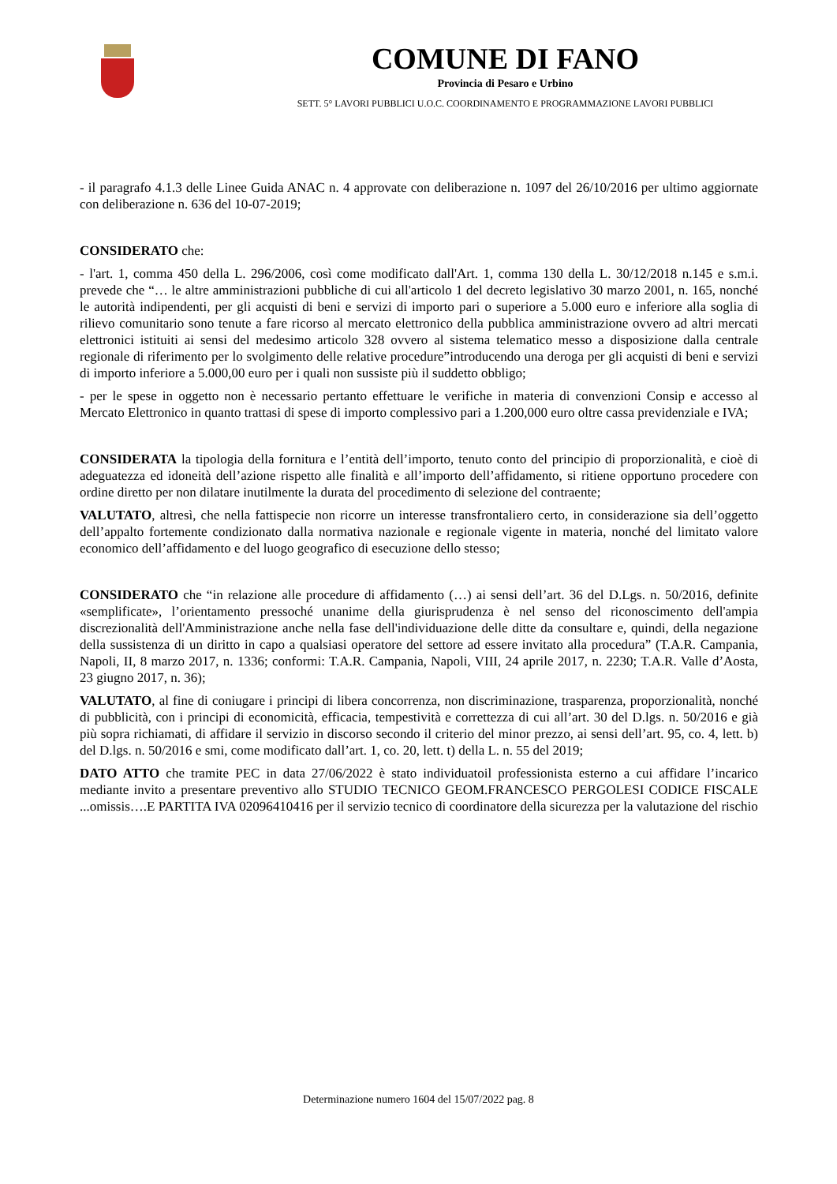COMUNE DI FANO
Provincia di Pesaro e Urbino
SETT. 5° LAVORI PUBBLICI U.O.C. COORDINAMENTO E PROGRAMMAZIONE LAVORI PUBBLICI
- il paragrafo 4.1.3 delle Linee Guida ANAC n. 4 approvate con deliberazione n. 1097 del 26/10/2016 per ultimo aggiornate con deliberazione n. 636 del 10-07-2019;
CONSIDERATO che:
- l'art. 1, comma 450 della L. 296/2006, così come modificato dall'Art. 1, comma 130 della L. 30/12/2018 n.145 e s.m.i. prevede che “… le altre amministrazioni pubbliche di cui all'articolo 1 del decreto legislativo 30 marzo 2001, n. 165, nonché le autorità indipendenti, per gli acquisti di beni e servizi di importo pari o superiore a 5.000 euro e inferiore alla soglia di rilievo comunitario sono tenute a fare ricorso al mercato elettronico della pubblica amministrazione ovvero ad altri mercati elettronici istituiti ai sensi del medesimo articolo 328 ovvero al sistema telematico messo a disposizione dalla centrale regionale di riferimento per lo svolgimento delle relative procedure”introducendo una deroga per gli acquisti di beni e servizi di importo inferiore a 5.000,00 euro per i quali non sussiste più il suddetto obbligo;
- per le spese in oggetto non è necessario pertanto effettuare le verifiche in materia di convenzioni Consip e accesso al Mercato Elettronico in quanto trattasi di spese di importo complessivo pari a 1.200,000 euro oltre cassa previdenziale e IVA;
CONSIDERATA la tipologia della fornitura e l’entità dell’importo, tenuto conto del principio di proporzionalità, e cioè di adeguatezza ed idoneità dell’azione rispetto alle finalità e all’importo dell’affidamento, si ritiene opportuno procedere con ordine diretto per non dilatare inutilmente la durata del procedimento di selezione del contraente;
VALUTATO, altresì, che nella fattispecie non ricorre un interesse transfrontaliero certo, in considerazione sia dell’oggetto dell’appalto fortemente condizionato dalla normativa nazionale e regionale vigente in materia, nonché del limitato valore economico dell’affidamento e del luogo geografico di esecuzione dello stesso;
CONSIDERATO che “in relazione alle procedure di affidamento (…) ai sensi dell’art. 36 del D.Lgs. n. 50/2016, definite «semplificate», l’orientamento pressoché unanime della giurisprudenza è nel senso del riconoscimento dell'ampia discrezionalità dell'Amministrazione anche nella fase dell'individuazione delle ditte da consultare e, quindi, della negazione della sussistenza di un diritto in capo a qualsiasi operatore del settore ad essere invitato alla procedura” (T.A.R. Campania, Napoli, II, 8 marzo 2017, n. 1336; conformi: T.A.R. Campania, Napoli, VIII, 24 aprile 2017, n. 2230; T.A.R. Valle d’Aosta, 23 giugno 2017, n. 36);
VALUTATO, al fine di coniugare i principi di libera concorrenza, non discriminazione, trasparenza, proporzionalità, nonché di pubblicità, con i principi di economicità, efficacia, tempestività e correttezza di cui all’art. 30 del D.lgs. n. 50/2016 e già più sopra richiamati, di affidare il servizio in discorso secondo il criterio del minor prezzo, ai sensi dell’art. 95, co. 4, lett. b) del D.lgs. n. 50/2016 e smi, come modificato dall’art. 1, co. 20, lett. t) della L. n. 55 del 2019;
DATO ATTO che tramite PEC in data 27/06/2022 è stato individuatoil professionista esterno a cui affidare l’incarico mediante invito a presentare preventivo allo STUDIO TECNICO GEOM.FRANCESCO PERGOLESI CODICE FISCALE ...omissis….E PARTITA IVA 02096410416 per il servizio tecnico di coordinatore della sicurezza per la valutazione del rischio
Determinazione numero 1604 del 15/07/2022 pag. 8